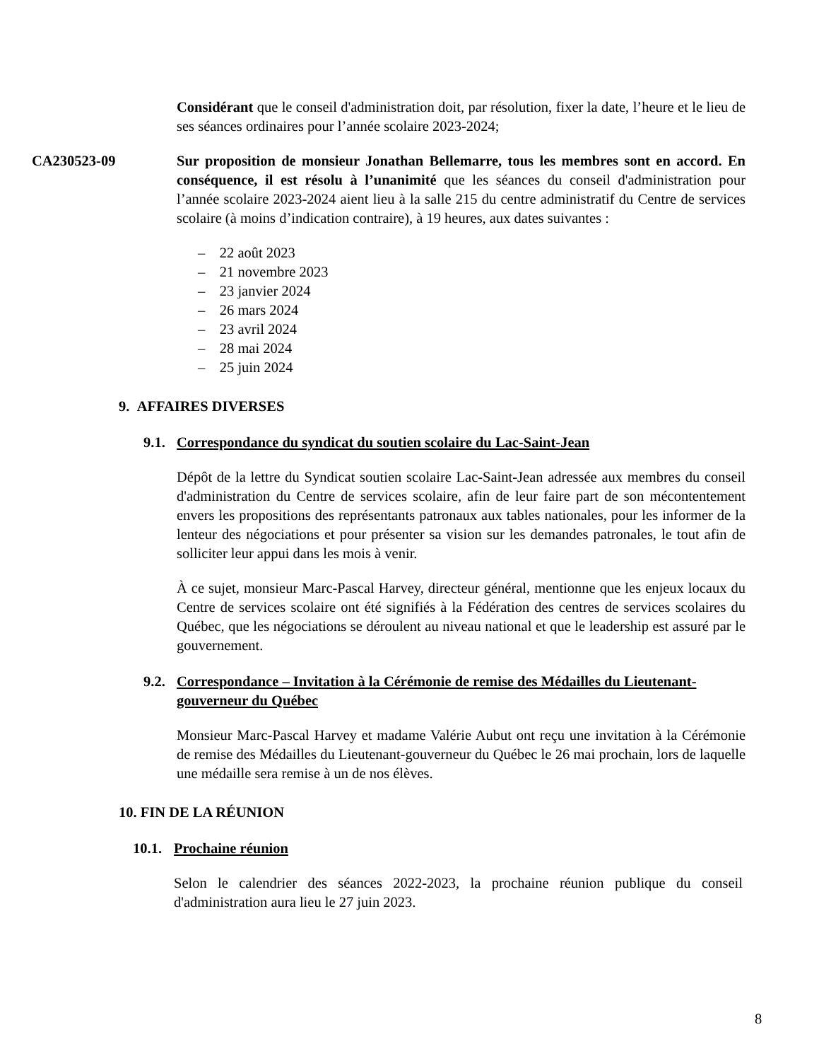Considérant que le conseil d'administration doit, par résolution, fixer la date, l’heure et le lieu de ses séances ordinaires pour l’année scolaire 2023-2024;
CA230523-09 Sur proposition de monsieur Jonathan Bellemarre, tous les membres sont en accord. En conséquence, il est résolu à l’unanimité que les séances du conseil d'administration pour l’année scolaire 2023-2024 aient lieu à la salle 215 du centre administratif du Centre de services scolaire (à moins d’indication contraire), à 19 heures, aux dates suivantes :
– 22 août 2023
– 21 novembre 2023
– 23 janvier 2024
– 26 mars 2024
– 23 avril 2024
– 28 mai 2024
– 25 juin 2024
9. AFFAIRES DIVERSES
9.1. Correspondance du syndicat du soutien scolaire du Lac-Saint-Jean
Dépôt de la lettre du Syndicat soutien scolaire Lac-Saint-Jean adressée aux membres du conseil d'administration du Centre de services scolaire, afin de leur faire part de son mécontentement envers les propositions des représentants patronaux aux tables nationales, pour les informer de la lenteur des négociations et pour présenter sa vision sur les demandes patronales, le tout afin de solliciter leur appui dans les mois à venir.
À ce sujet, monsieur Marc-Pascal Harvey, directeur général, mentionne que les enjeux locaux du Centre de services scolaire ont été signifiés à la Fédération des centres de services scolaires du Québec, que les négociations se déroulent au niveau national et que le leadership est assuré par le gouvernement.
9.2. Correspondance – Invitation à la Cérémonie de remise des Médailles du Lieutenant-gouverneur du Québec
Monsieur Marc-Pascal Harvey et madame Valérie Aubut ont reçu une invitation à la Cérémonie de remise des Médailles du Lieutenant-gouverneur du Québec le 26 mai prochain, lors de laquelle une médaille sera remise à un de nos élèves.
10. FIN DE LA RÉUNION
10.1. Prochaine réunion
Selon le calendrier des séances 2022-2023, la prochaine réunion publique du conseil d'administration aura lieu le 27 juin 2023.
8